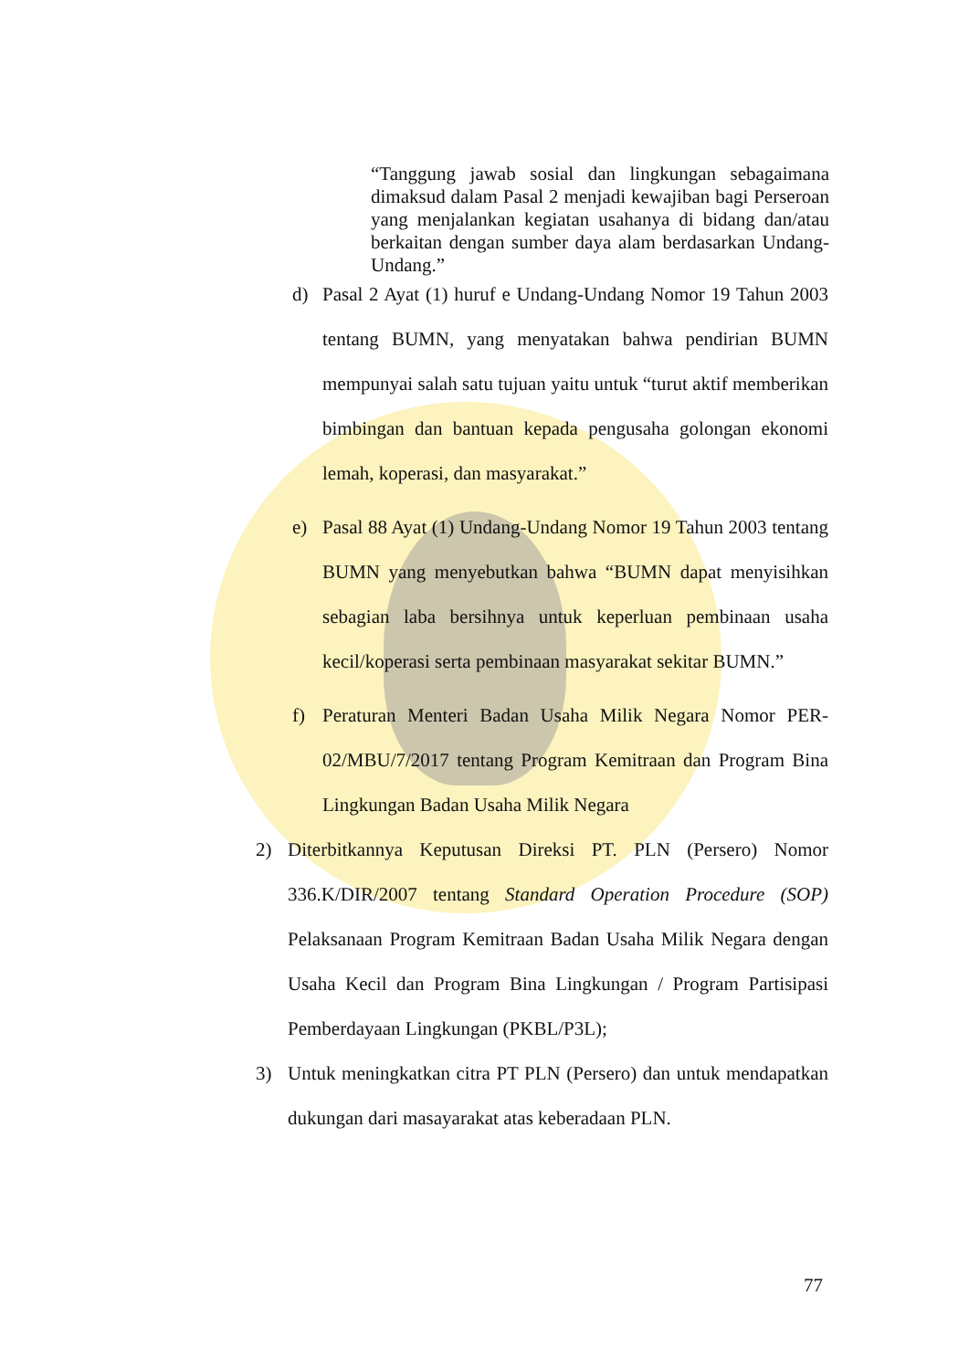“Tanggung jawab sosial dan lingkungan sebagaimana dimaksud dalam Pasal 2 menjadi kewajiban bagi Perseroan yang menjalankan kegiatan usahanya di bidang dan/atau berkaitan dengan sumber daya alam berdasarkan Undang-Undang.”
d) Pasal 2 Ayat (1) huruf e Undang-Undang Nomor 19 Tahun 2003 tentang BUMN, yang menyatakan bahwa pendirian BUMN mempunyai salah satu tujuan yaitu untuk “turut aktif memberikan bimbingan dan bantuan kepada pengusaha golongan ekonomi lemah, koperasi, dan masyarakat.”
e) Pasal 88 Ayat (1) Undang-Undang Nomor 19 Tahun 2003 tentang BUMN yang menyebutkan bahwa “BUMN dapat menyisihkan sebagian laba bersihnya untuk keperluan pembinaan usaha kecil/koperasi serta pembinaan masyarakat sekitar BUMN.”
f) Peraturan Menteri Badan Usaha Milik Negara Nomor PER-02/MBU/7/2017 tentang Program Kemitraan dan Program Bina Lingkungan Badan Usaha Milik Negara
2) Diterbitkannya Keputusan Direksi PT. PLN (Persero) Nomor 336.K/DIR/2007 tentang Standard Operation Procedure (SOP) Pelaksanaan Program Kemitraan Badan Usaha Milik Negara dengan Usaha Kecil dan Program Bina Lingkungan / Program Partisipasi Pemberdayaan Lingkungan (PKBL/P3L);
3) Untuk meningkatkan citra PT PLN (Persero) dan untuk mendapatkan dukungan dari masayarakat atas keberadaan PLN.
77